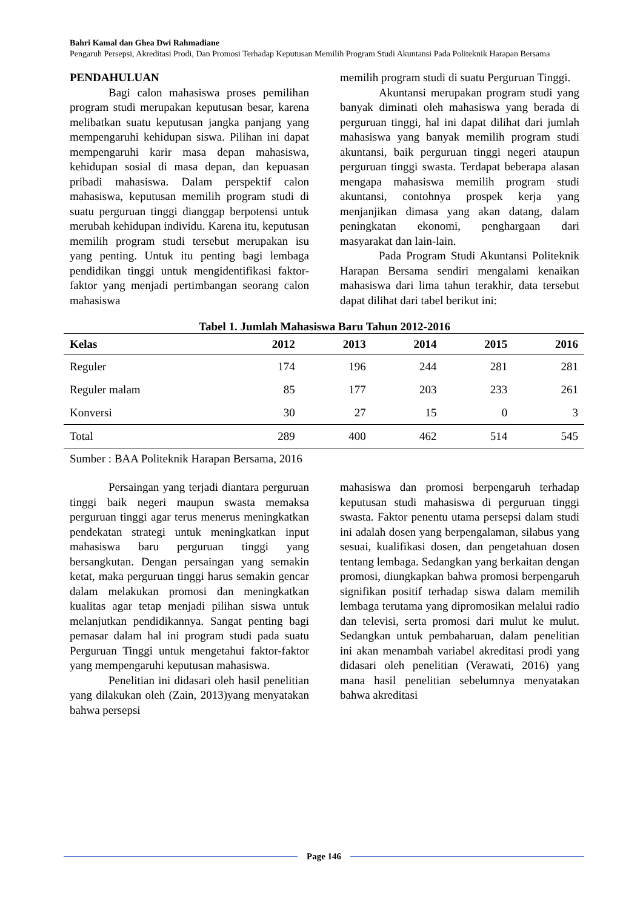Bahri Kamal dan Ghea Dwi Rahmadiane
Pengaruh Persepsi, Akreditasi Prodi, Dan Promosi Terhadap Keputusan Memilih Program Studi Akuntansi Pada Politeknik Harapan Bersama
PENDAHULUAN
Bagi calon mahasiswa proses pemilihan program studi merupakan keputusan besar, karena melibatkan suatu keputusan jangka panjang yang mempengaruhi kehidupan siswa. Pilihan ini dapat mempengaruhi karir masa depan mahasiswa, kehidupan sosial di masa depan, dan kepuasan pribadi mahasiswa. Dalam perspektif calon mahasiswa, keputusan memilih program studi di suatu perguruan tinggi dianggap berpotensi untuk merubah kehidupan individu. Karena itu, keputusan memilih program studi tersebut merupakan isu yang penting. Untuk itu penting bagi lembaga pendidikan tinggi untuk mengidentifikasi faktor-faktor yang menjadi pertimbangan seorang calon mahasiswa
memilih program studi di suatu Perguruan Tinggi.
Akuntansi merupakan program studi yang banyak diminati oleh mahasiswa yang berada di perguruan tinggi, hal ini dapat dilihat dari jumlah mahasiswa yang banyak memilih program studi akuntansi, baik perguruan tinggi negeri ataupun perguruan tinggi swasta. Terdapat beberapa alasan mengapa mahasiswa memilih program studi akuntansi, contohnya prospek kerja yang menjanjikan dimasa yang akan datang, dalam peningkatan ekonomi, penghargaan dari masyarakat dan lain-lain.
Pada Program Studi Akuntansi Politeknik Harapan Bersama sendiri mengalami kenaikan mahasiswa dari lima tahun terakhir, data tersebut dapat dilihat dari tabel berikut ini:
Tabel 1. Jumlah Mahasiswa Baru Tahun 2012-2016
| Kelas | 2012 | 2013 | 2014 | 2015 | 2016 |
| --- | --- | --- | --- | --- | --- |
| Reguler | 174 | 196 | 244 | 281 | 281 |
| Reguler malam | 85 | 177 | 203 | 233 | 261 |
| Konversi | 30 | 27 | 15 | 0 | 3 |
| Total | 289 | 400 | 462 | 514 | 545 |
Sumber : BAA Politeknik Harapan Bersama, 2016
Persaingan yang terjadi diantara perguruan tinggi baik negeri maupun swasta memaksa perguruan tinggi agar terus menerus meningkatkan pendekatan strategi untuk meningkatkan input mahasiswa baru perguruan tinggi yang bersangkutan. Dengan persaingan yang semakin ketat, maka perguruan tinggi harus semakin gencar dalam melakukan promosi dan meningkatkan kualitas agar tetap menjadi pilihan siswa untuk melanjutkan pendidikannya. Sangat penting bagi pemasar dalam hal ini program studi pada suatu Perguruan Tinggi untuk mengetahui faktor-faktor yang mempengaruhi keputusan mahasiswa.
Penelitian ini didasari oleh hasil penelitian yang dilakukan oleh (Zain, 2013)yang menyatakan bahwa persepsi
mahasiswa dan promosi berpengaruh terhadap keputusan studi mahasiswa di perguruan tinggi swasta. Faktor penentu utama persepsi dalam studi ini adalah dosen yang berpengalaman, silabus yang sesuai, kualifikasi dosen, dan pengetahuan dosen tentang lembaga. Sedangkan yang berkaitan dengan promosi, diungkapkan bahwa promosi berpengaruh signifikan positif terhadap siswa dalam memilih lembaga terutama yang dipromosikan melalui radio dan televisi, serta promosi dari mulut ke mulut. Sedangkan untuk pembaharuan, dalam penelitian ini akan menambah variabel akreditasi prodi yang didasari oleh penelitian (Verawati, 2016) yang mana hasil penelitian sebelumnya menyatakan bahwa akreditasi
Page 146